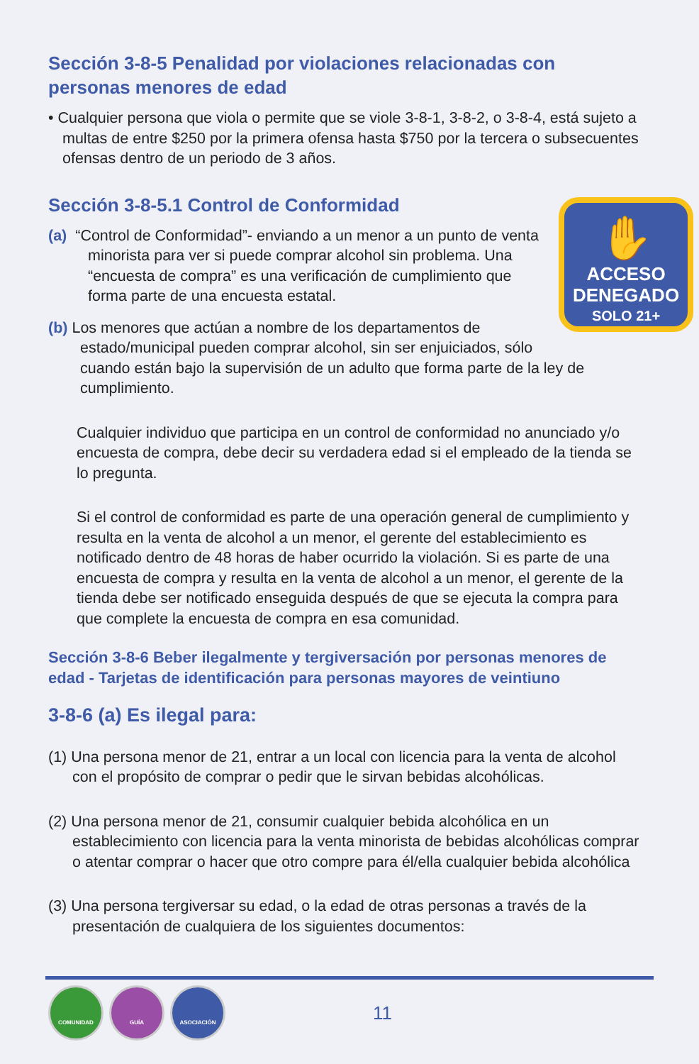Sección 3-8-5 Penalidad por violaciones relacionadas con personas menores de edad
• Cualquier persona que viola o permite que se viole 3-8-1, 3-8-2, o 3-8-4, está sujeto a multas de entre $250 por la primera ofensa hasta $750 por la tercera o subsecuentes ofensas dentro de un periodo de 3 años.
Sección 3-8-5.1 Control de Conformidad
✋
ACCESO
DENEGADO
SOLO 21+
(a) “Control de Conformidad”- enviando a un menor a un punto de venta minorista para ver si puede comprar alcohol sin problema. Una “encuesta de compra” es una verificación de cumplimiento que forma parte de una encuesta estatal.
(b) Los menores que actúan a nombre de los departamentos de estado/municipal pueden comprar alcohol, sin ser enjuiciados, sólo cuando están bajo la supervisión de un adulto que forma parte de la ley de cumplimiento.
Cualquier individuo que participa en un control de conformidad no anunciado y/o encuesta de compra, debe decir su verdadera edad si el empleado de la tienda se lo pregunta.
Si el control de conformidad es parte de una operación general de cumplimiento y resulta en la venta de alcohol a un menor, el gerente del establecimiento es notificado dentro de 48 horas de haber ocurrido la violación. Si es parte de una encuesta de compra y resulta en la venta de alcohol a un menor, el gerente de la tienda debe ser notificado enseguida después de que se ejecuta la compra para que complete la encuesta de compra en esa comunidad.
Sección 3-8-6 Beber ilegalmente y tergiversación por personas menores de edad - Tarjetas de identificación para personas mayores de veintiuno
3-8-6 (a) Es ilegal para:
(1) Una persona menor de 21, entrar a un local con licencia para la venta de alcohol con el propósito de comprar o pedir que le sirvan bebidas alcohólicas.
(2) Una persona menor de 21, consumir cualquier bebida alcohólica en un establecimiento con licencia para la venta minorista de bebidas alcohólicas comprar o atentar comprar o hacer que otro compre para él/ella cualquier bebida alcohólica
(3) Una persona tergiversar su edad, o la edad de otras personas a través de la presentación de cualquiera de los siguientes documentos:
COMUNIDAD GUÍA ASOCIACIÓN 11